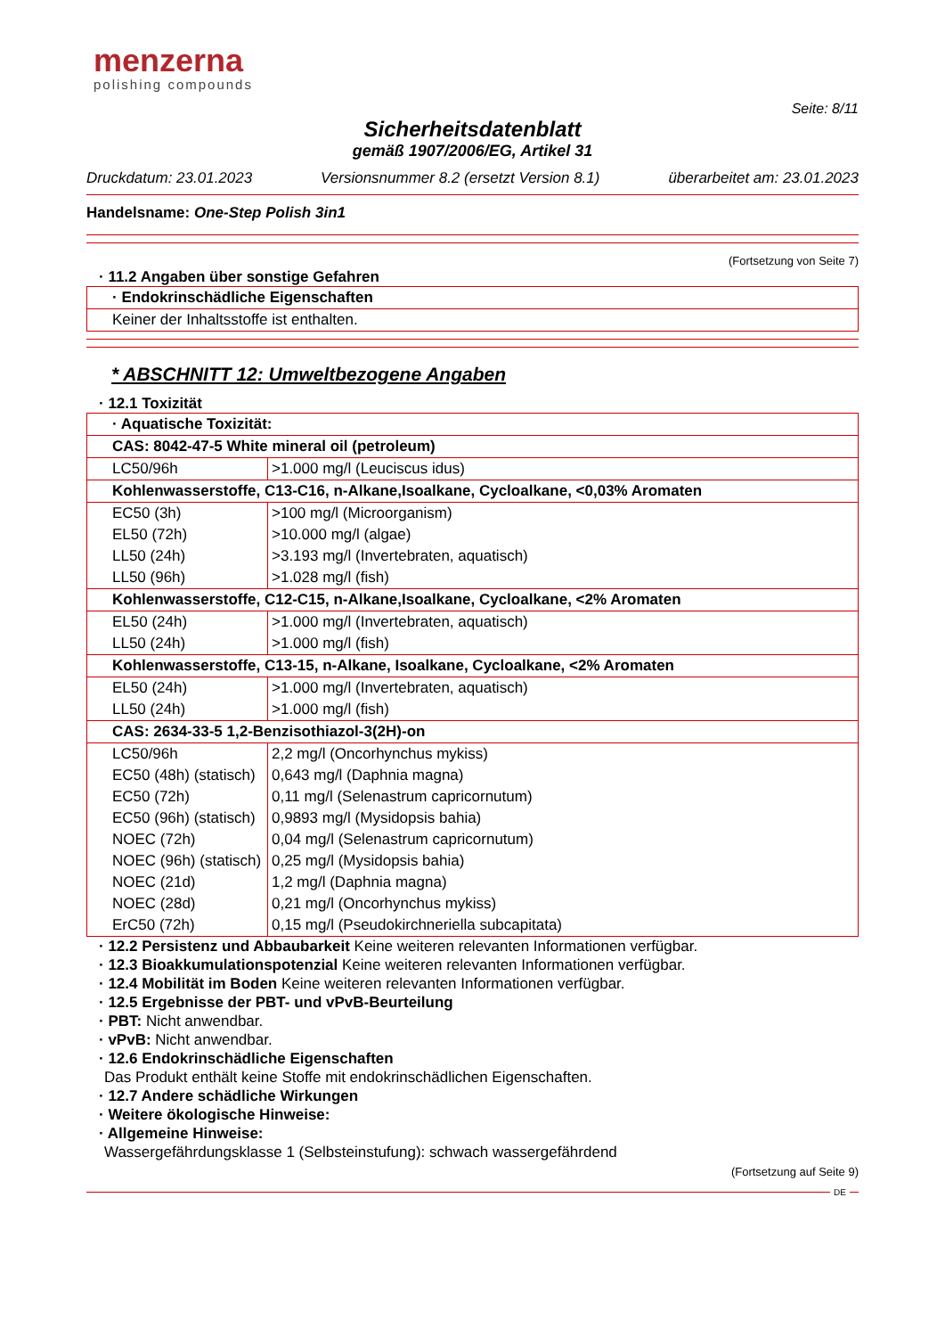menzerna
polishing compounds
Seite: 8/11
Sicherheitsdatenblatt
gemäß 1907/2006/EG, Artikel 31
Druckdatum: 23.01.2023 Versionsnummer 8.2 (ersetzt Version 8.1) überarbeitet am: 23.01.2023
Handelsname: One-Step Polish 3in1
(Fortsetzung von Seite 7)
· 11.2 Angaben über sonstige Gefahren
| · Endokrinschädliche Eigenschaften |
| Keiner der Inhaltsstoffe ist enthalten. |
* ABSCHNITT 12: Umweltbezogene Angaben
· 12.1 Toxizität
| · Aquatische Toxizität: | |
| CAS: 8042-47-5 White mineral oil (petroleum) | |
| LC50/96h | >1.000 mg/l (Leuciscus idus) |
| Kohlenwasserstoffe, C13-C16, n-Alkane,Isoalkane, Cycloalkane, <0,03% Aromaten | |
| EC50 (3h) | >100 mg/l (Microorganism) |
| EL50 (72h) | >10.000 mg/l (algae) |
| LL50 (24h) | >3.193 mg/l (Invertebraten, aquatisch) |
| LL50 (96h) | >1.028 mg/l (fish) |
| Kohlenwasserstoffe, C12-C15, n-Alkane,Isoalkane, Cycloalkane, <2% Aromaten | |
| EL50 (24h) | >1.000 mg/l (Invertebraten, aquatisch) |
| LL50 (24h) | >1.000 mg/l (fish) |
| Kohlenwasserstoffe, C13-15, n-Alkane, Isoalkane, Cycloalkane, <2% Aromaten | |
| EL50 (24h) | >1.000 mg/l (Invertebraten, aquatisch) |
| LL50 (24h) | >1.000 mg/l (fish) |
| CAS: 2634-33-5 1,2-Benzisothiazol-3(2H)-on | |
| LC50/96h | 2,2 mg/l (Oncorhynchus mykiss) |
| EC50 (48h) (statisch) | 0,643 mg/l (Daphnia magna) |
| EC50 (72h) | 0,11 mg/l (Selenastrum capricornutum) |
| EC50 (96h) (statisch) | 0,9893 mg/l (Mysidopsis bahia) |
| NOEC (72h) | 0,04 mg/l (Selenastrum capricornutum) |
| NOEC (96h) (statisch) | 0,25 mg/l (Mysidopsis bahia) |
| NOEC (21d) | 1,2 mg/l (Daphnia magna) |
| NOEC (28d) | 0,21 mg/l (Oncorhynchus mykiss) |
| ErC50 (72h) | 0,15 mg/l (Pseudokirchneriella subcapitata) |
· 12.2 Persistenz und Abbaubarkeit Keine weiteren relevanten Informationen verfügbar.
· 12.3 Bioakkumulationspotenzial Keine weiteren relevanten Informationen verfügbar.
· 12.4 Mobilität im Boden Keine weiteren relevanten Informationen verfügbar.
· 12.5 Ergebnisse der PBT- und vPvB-Beurteilung
· PBT: Nicht anwendbar.
· vPvB: Nicht anwendbar.
· 12.6 Endokrinschädliche Eigenschaften
Das Produkt enthält keine Stoffe mit endokrinschädlichen Eigenschaften.
· 12.7 Andere schädliche Wirkungen
· Weitere ökologische Hinweise:
· Allgemeine Hinweise:
Wassergefährdungsklasse 1 (Selbsteinstufung): schwach wassergefährdend
(Fortsetzung auf Seite 9)
DE